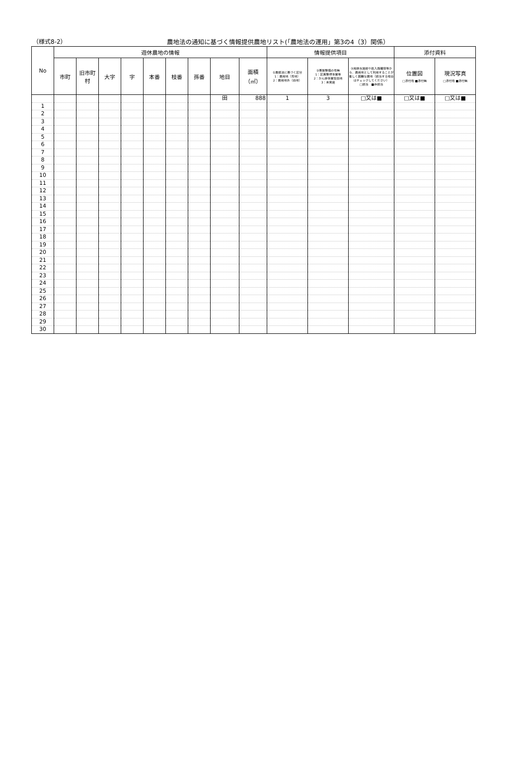（様式8-2） 農地法の通知に基づく情報提供農地リスト(「農地法の運用」第3の4（3）関係）
| No | 遊休農地の情報 | | | | | | | | | 情報提供項目 | | | 添付資料 | |
| --- | --- | --- | --- | --- | --- | --- | --- | --- | --- | --- | --- | --- | --- | --- |
| | 市町 | 旧市町 村 | 大字 | 字 | 本番 | 枝番 | 孫番 | 地目 | 面積 （㎡） | ①農振法に基づく区分 1：農用地（青地） 2：農用地外（白地） | ②基盤整備の有無 1：区画整理事業等 2：かん排事業受益地 3：未実施 | ③用排水施設や進入路確保等から、農用地として利用することが著しく困難な農地（該当する場合はチェックしてください） □該当 ■非該当 | 位置図 □添付有 ■添付無 | 現況写真 □添付有 ■添付無 |
| | | | | | | | | 田 | 888 | 1 | 3 | □又は■ | □又は■ | □又は■ |
| 1 | | | | | | | | | | | | | | |
| 2 | | | | | | | | | | | | | | |
| 3 | | | | | | | | | | | | | | |
| 4 | | | | | | | | | | | | | | |
| 5 | | | | | | | | | | | | | | |
| 6 | | | | | | | | | | | | | | |
| 7 | | | | | | | | | | | | | | |
| 8 | | | | | | | | | | | | | | |
| 9 | | | | | | | | | | | | | | |
| 10 | | | | | | | | | | | | | | |
| 11 | | | | | | | | | | | | | | |
| 12 | | | | | | | | | | | | | | |
| 13 | | | | | | | | | | | | | | |
| 14 | | | | | | | | | | | | | | |
| 15 | | | | | | | | | | | | | | |
| 16 | | | | | | | | | | | | | | |
| 17 | | | | | | | | | | | | | | |
| 18 | | | | | | | | | | | | | | |
| 19 | | | | | | | | | | | | | | |
| 20 | | | | | | | | | | | | | | |
| 21 | | | | | | | | | | | | | | |
| 22 | | | | | | | | | | | | | | |
| 23 | | | | | | | | | | | | | | |
| 24 | | | | | | | | | | | | | | |
| 25 | | | | | | | | | | | | | | |
| 26 | | | | | | | | | | | | | | |
| 27 | | | | | | | | | | | | | | |
| 28 | | | | | | | | | | | | | | |
| 29 | | | | | | | | | | | | | | |
| 30 | | | | | | | | | | | | | | |